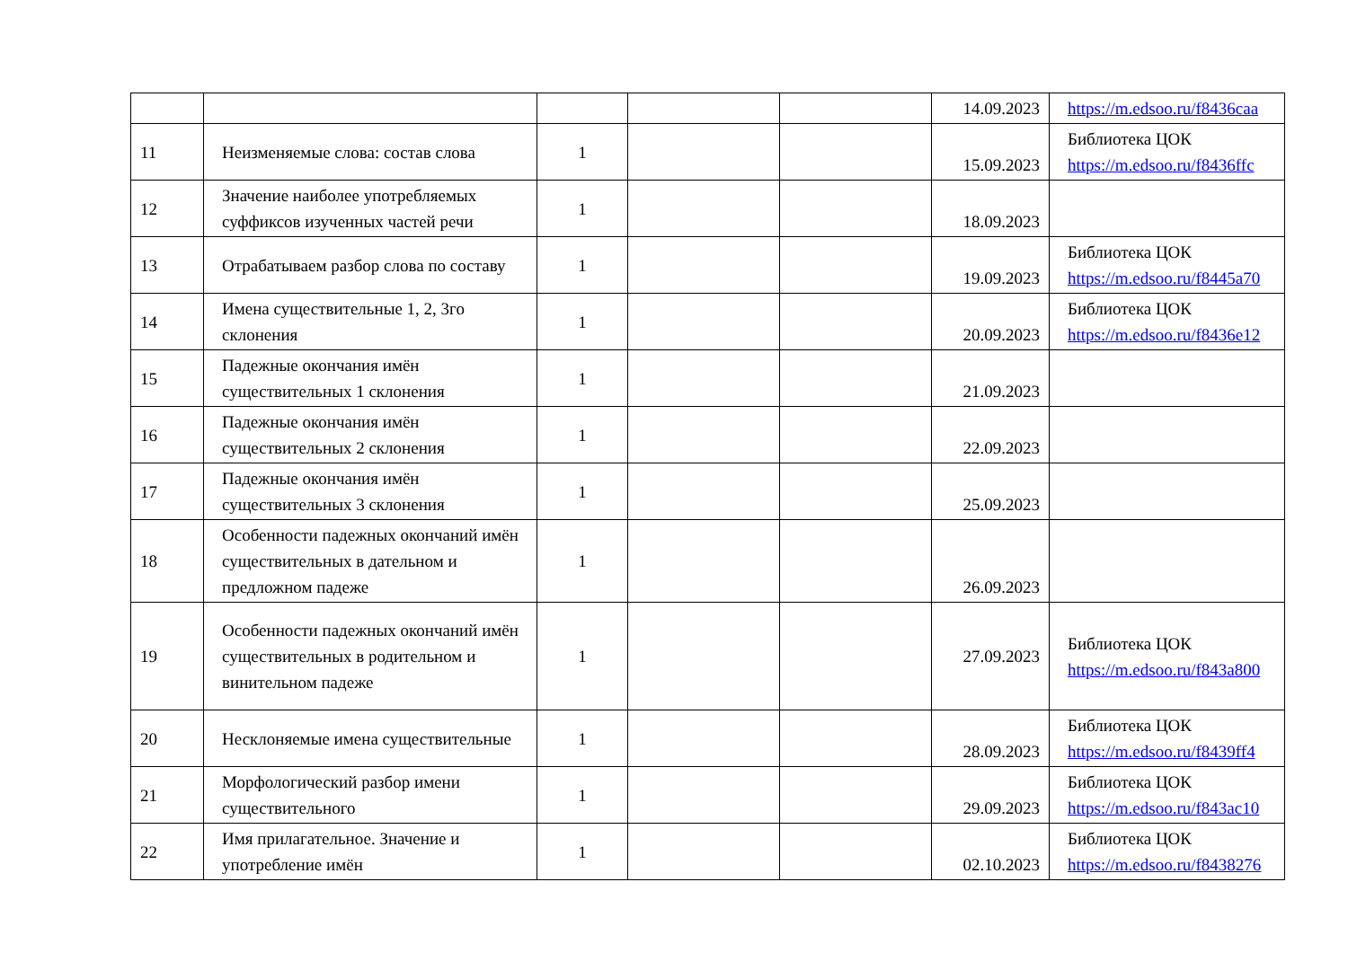| | | | | | 14.09.2023 | https://m.edsoo.ru/f8436caa |
| 11 | Неизменяемые слова: состав слова | 1 | | | 15.09.2023 | Библиотека ЦОК https://m.edsoo.ru/f8436ffc |
| 12 | Значение наиболее употребляемых суффиксов изученных частей речи | 1 | | | 18.09.2023 | |
| 13 | Отрабатываем разбор слова по составу | 1 | | | 19.09.2023 | Библиотека ЦОК https://m.edsoo.ru/f8445a70 |
| 14 | Имена существительные 1, 2, 3го склонения | 1 | | | 20.09.2023 | Библиотека ЦОК https://m.edsoo.ru/f8436e12 |
| 15 | Падежные окончания имён существительных 1 склонения | 1 | | | 21.09.2023 | |
| 16 | Падежные окончания имён существительных 2 склонения | 1 | | | 22.09.2023 | |
| 17 | Падежные окончания имён существительных 3 склонения | 1 | | | 25.09.2023 | |
| 18 | Особенности падежных окончаний имён существительных в дательном и предложном падеже | 1 | | | 26.09.2023 | |
| 19 | Особенности падежных окончаний имён существительных в родительном и винительном падеже | 1 | | | 27.09.2023 | Библиотека ЦОК https://m.edsoo.ru/f843a800 |
| 20 | Несклоняемые имена существительные | 1 | | | 28.09.2023 | Библиотека ЦОК https://m.edsoo.ru/f8439ff4 |
| 21 | Морфологический разбор имени существительного | 1 | | | 29.09.2023 | Библиотека ЦОК https://m.edsoo.ru/f843ac10 |
| 22 | Имя прилагательное. Значение и употребление имён | 1 | | | 02.10.2023 | Библиотека ЦОК https://m.edsoo.ru/f8438276 |